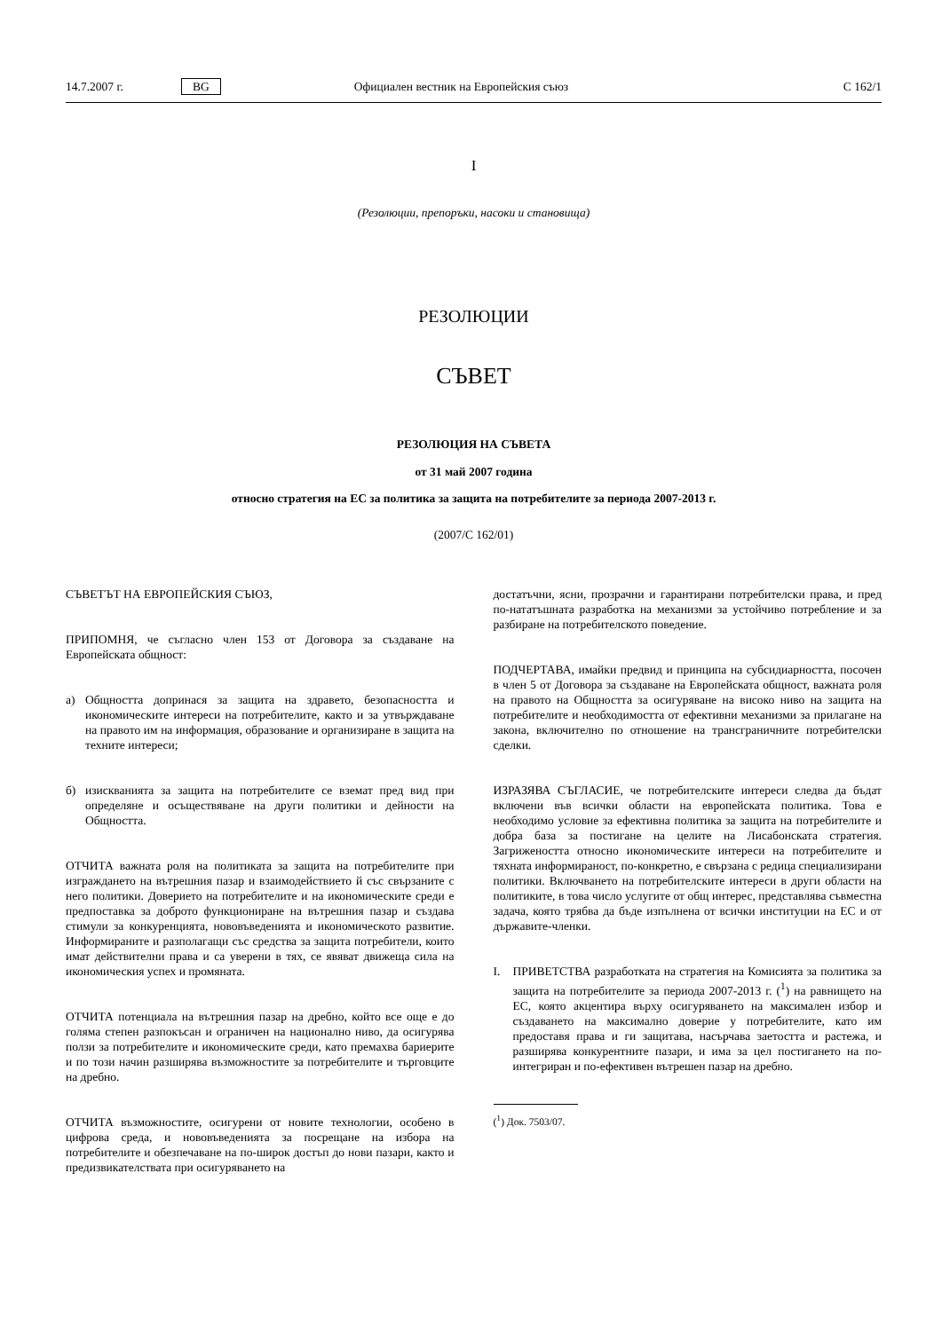14.7.2007 г. BG Официален вестник на Европейския съюз C 162/1
I
(Резолюции, препоръки, насоки и становища)
РЕЗОЛЮЦИИ
СЪВЕТ
РЕЗОЛЮЦИЯ НА СЪВЕТА
от 31 май 2007 година
относно стратегия на ЕС за политика за защита на потребителите за периода 2007-2013 г.
(2007/C 162/01)
СЪВЕТЪТ НА ЕВРОПЕЙСКИЯ СЪЮЗ,
ПРИПОМНЯ, че съгласно член 153 от Договора за създаване на Европейската общност:
а) Общността допринася за защита на здравето, безопасността и икономическите интереси на потребителите, както и за утвърждаване на правото им на информация, образование и организиране в защита на техните интереси;
б) изискванията за защита на потребителите се вземат пред вид при определяне и осъществяване на други политики и дейности на Общността.
ОТЧИТА важната роля на политиката за защита на потребителите при изграждането на вътрешния пазар и взаимодействието й със свързаните с него политики. Доверието на потребителите и на икономическите среди е предпоставка за доброто функциониране на вътрешния пазар и създава стимули за конкуренцията, нововъведенията и икономическото развитие. Информираните и разполагащи със средства за защита потребители, които имат действителни права и са уверени в тях, се явяват движеща сила на икономическия успех и промяната.
ОТЧИТА потенциала на вътрешния пазар на дребно, който все още е до голяма степен разпокъсан и ограничен на национално ниво, да осигурява ползи за потребителите и икономическите среди, като премахва бариерите и по този начин разширява възможностите за потребителите и търговците на дребно.
ОТЧИТА възможностите, осигурени от новите технологии, особено в цифрова среда, и нововъведенията за посрещане на избора на потребителите и обезпечаване на по-широк достъп до нови пазари, както и предизвикателствата при осигуряването на
достатъчни, ясни, прозрачни и гарантирани потребителски права, и пред по-нататъшната разработка на механизми за устойчиво потребление и за разбиране на потребителското поведение.
ПОДЧЕРТАВА, имайки предвид и принципа на субсидиарността, посочен в член 5 от Договора за създаване на Европейската общност, важната роля на правото на Общността за осигуряване на високо ниво на защита на потребителите и необходимостта от ефективни механизми за прилагане на закона, включително по отношение на трансграничните потребителски сделки.
ИЗРАЗЯВА СЪГЛАСИЕ, че потребителските интереси следва да бъдат включени във всички области на европейската политика. Това е необходимо условие за ефективна политика за защита на потребителите и добра база за постигане на целите на Лисабонската стратегия. Загрижеността относно икономическите интереси на потребителите и тяхната информираност, по-конкретно, е свързана с редица специализирани политики. Включването на потребителските интереси в други области на политиките, в това число услугите от общ интерес, представлява съвместна задача, която трябва да бъде изпълнена от всички институции на ЕС и от държавите-членки.
I. ПРИВЕТСТВА разработката на стратегия на Комисията за политика за защита на потребителите за периода 2007-2013 г. (<sup>1</sup>) на равнището на ЕС, която акцентира върху осигуряването на максимален избор и създаването на максимално доверие у потребителите, като им предоставя права и ги защитава, насърчава заетостта и растежа, и разширява конкурентните пазари, и има за цел постигането на по-интегриран и по-ефективен вътрешен пазар на дребно.
(<sup>1</sup>) Док. 7503/07.